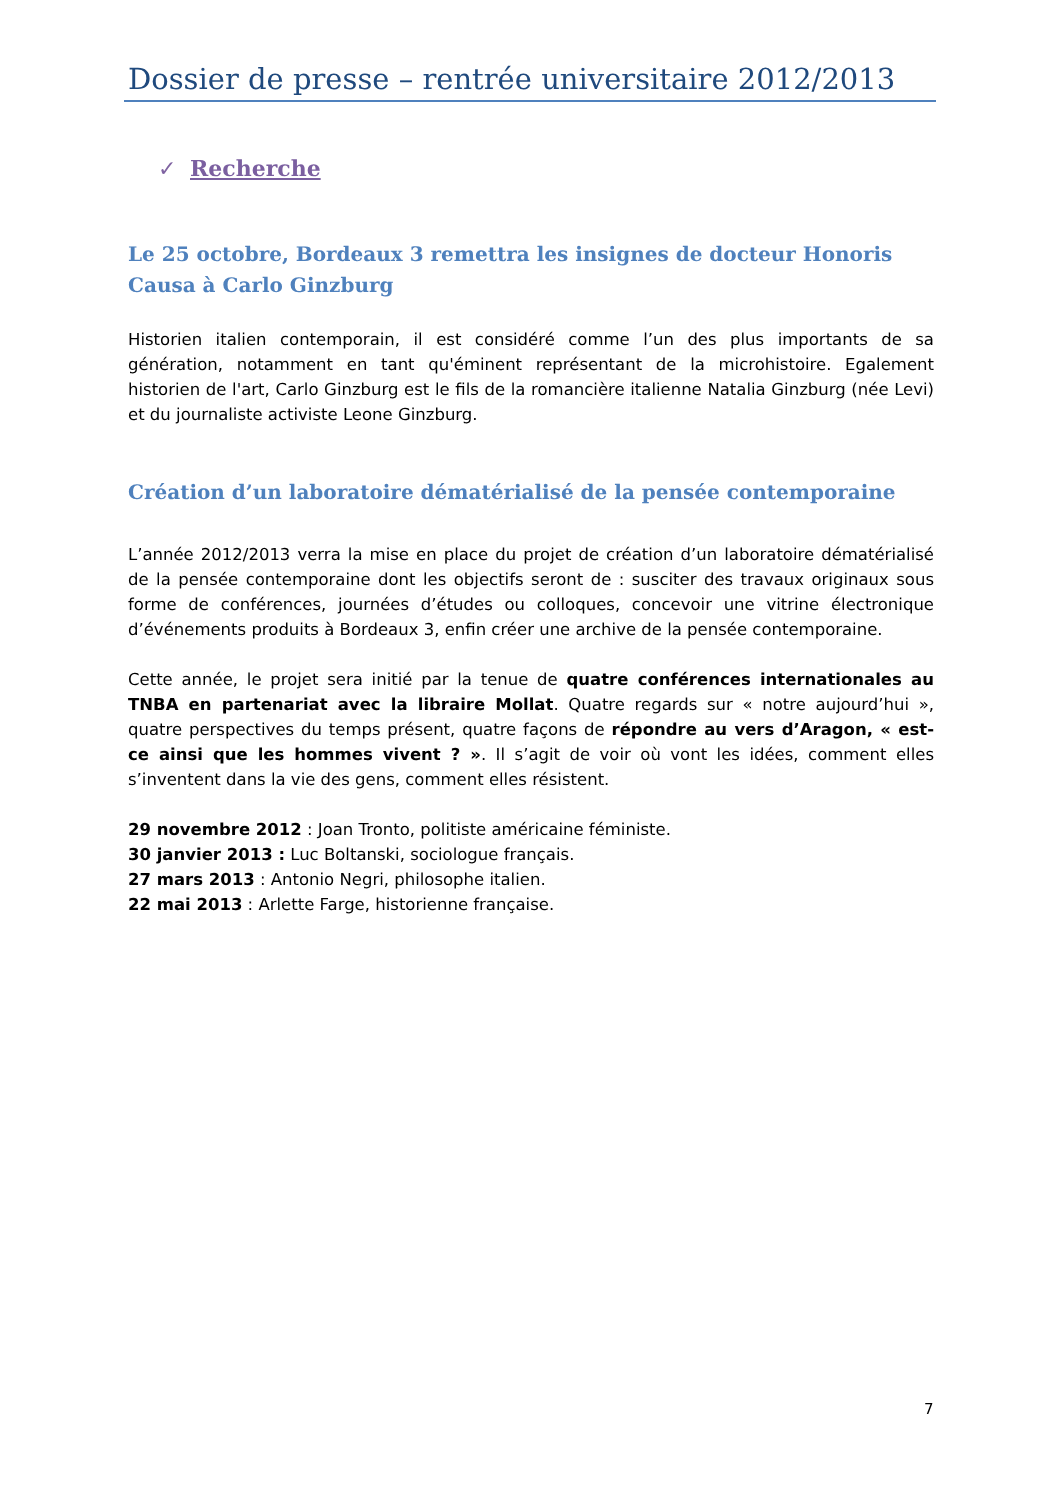Dossier de presse – rentrée universitaire 2012/2013
✓ Recherche
Le 25 octobre, Bordeaux 3 remettra les insignes de docteur Honoris Causa à Carlo Ginzburg
Historien italien contemporain, il est considéré comme l’un des plus importants de sa génération, notamment en tant qu'éminent représentant de la microhistoire. Egalement historien de l'art, Carlo Ginzburg est le fils de la romancière italienne Natalia Ginzburg (née Levi) et du journaliste activiste Leone Ginzburg.
Création d’un laboratoire dématérialisé de la pensée contemporaine
L’année 2012/2013 verra la mise en place du projet de création d’un laboratoire dématérialisé de la pensée contemporaine dont les objectifs seront de : susciter des travaux originaux sous forme de conférences, journées d’études ou colloques, concevoir une vitrine électronique d’événements produits à Bordeaux 3, enfin créer une archive de la pensée contemporaine.
Cette année, le projet sera initié par la tenue de quatre conférences internationales au TNBA en partenariat avec la libraire Mollat. Quatre regards sur « notre aujourd’hui », quatre perspectives du temps présent, quatre façons de répondre au vers d’Aragon, « est-ce ainsi que les hommes vivent ? ». Il s’agit de voir où vont les idées, comment elles s’inventent dans la vie des gens, comment elles résistent.
29 novembre 2012 : Joan Tronto, politiste américaine féministe.
30 janvier 2013 : Luc Boltanski, sociologue français.
27 mars 2013 : Antonio Negri, philosophe italien.
22 mai 2013 : Arlette Farge, historienne française.
7